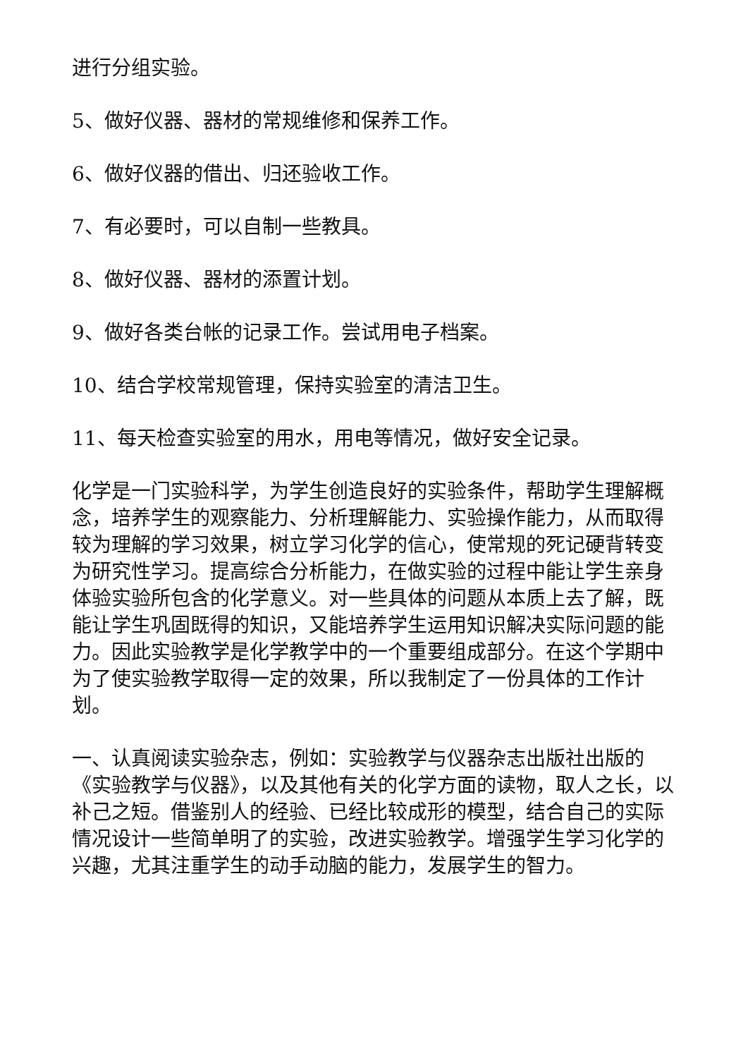进行分组实验。
5、做好仪器、器材的常规维修和保养工作。
6、做好仪器的借出、归还验收工作。
7、有必要时，可以自制一些教具。
8、做好仪器、器材的添置计划。
9、做好各类台帐的记录工作。尝试用电子档案。
10、结合学校常规管理，保持实验室的清洁卫生。
11、每天检查实验室的用水，用电等情况，做好安全记录。
化学是一门实验科学，为学生创造良好的实验条件，帮助学生理解概念，培养学生的观察能力、分析理解能力、实验操作能力，从而取得较为理解的学习效果，树立学习化学的信心，使常规的死记硬背转变为研究性学习。提高综合分析能力，在做实验的过程中能让学生亲身体验实验所包含的化学意义。对一些具体的问题从本质上去了解，既能让学生巩固既得的知识，又能培养学生运用知识解决实际问题的能力。因此实验教学是化学教学中的一个重要组成部分。在这个学期中为了使实验教学取得一定的效果，所以我制定了一份具体的工作计划。
一、认真阅读实验杂志，例如：实验教学与仪器杂志出版社出版的《实验教学与仪器》，以及其他有关的化学方面的读物，取人之长，以补己之短。借鉴别人的经验、已经比较成形的模型，结合自己的实际情况设计一些简单明了的实验，改进实验教学。增强学生学习化学的兴趣，尤其注重学生的动手动脑的能力，发展学生的智力。